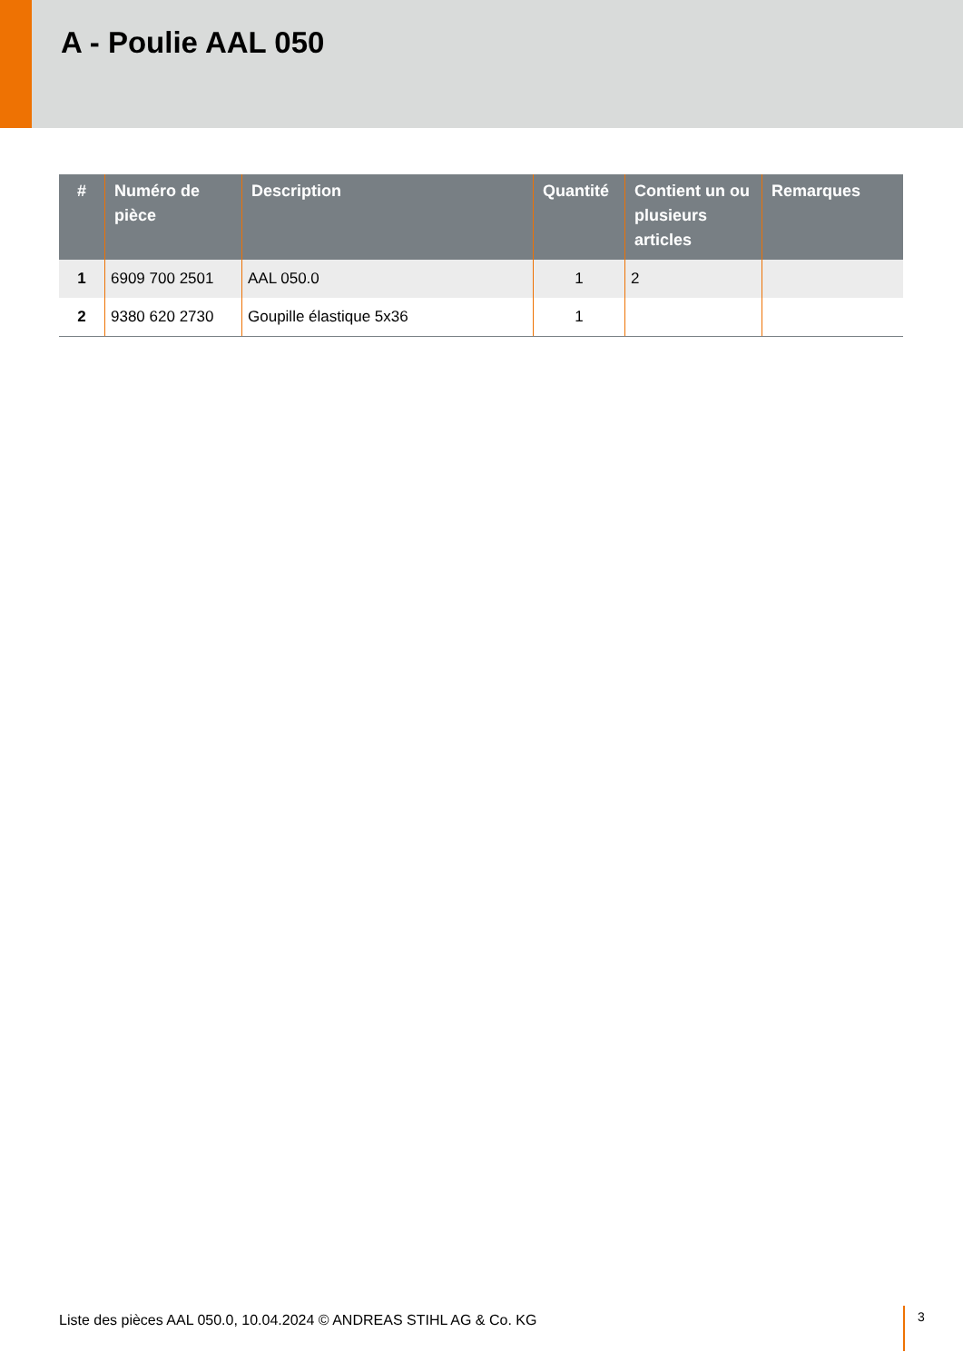A - Poulie AAL 050
| # | Numéro de pièce | Description | Quantité | Contient un ou plusieurs articles | Remarques |
| --- | --- | --- | --- | --- | --- |
| 1 | 6909 700 2501 | AAL 050.0 | 1 | 2 | |
| 2 | 9380 620 2730 | Goupille élastique 5x36 | 1 | | |
Liste des pièces AAL 050.0, 10.04.2024 © ANDREAS STIHL AG & Co. KG
3